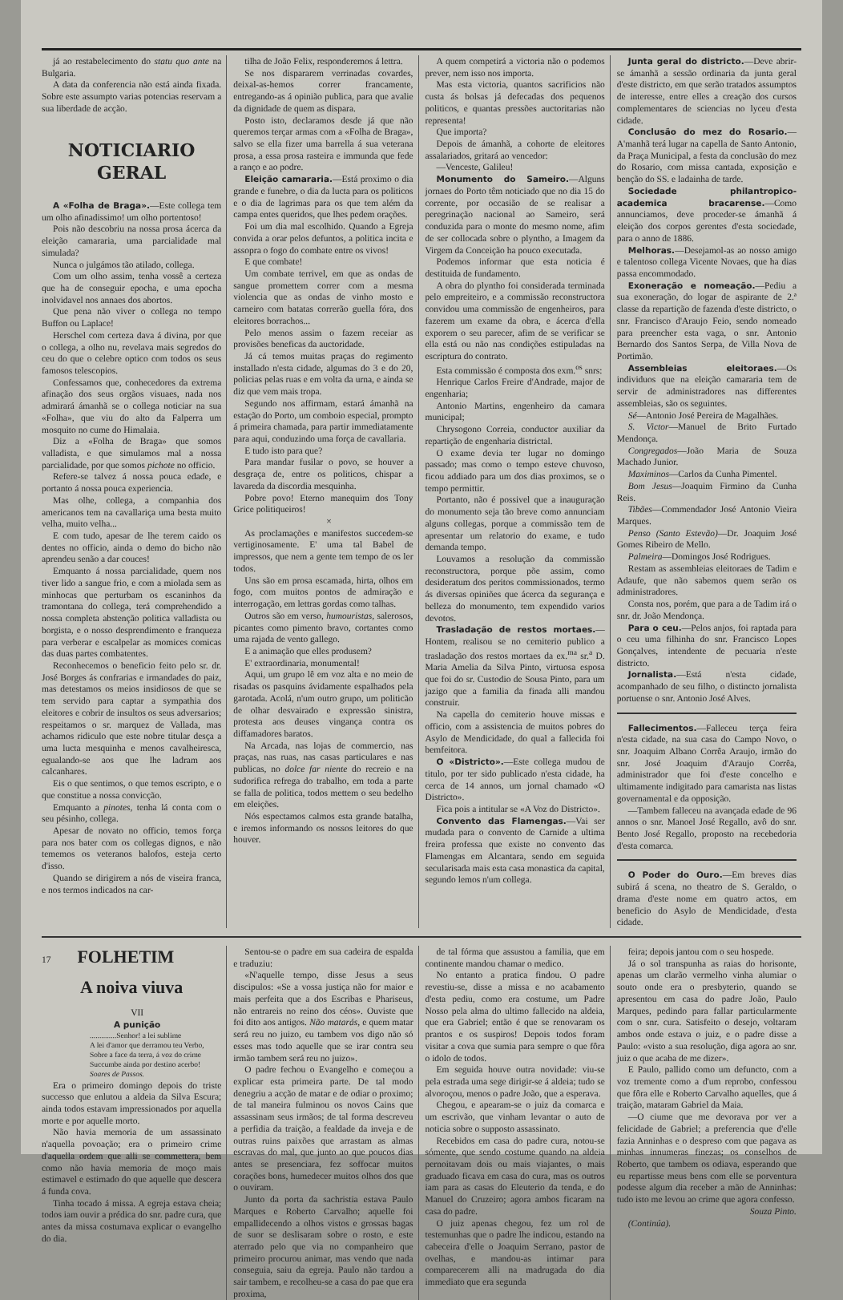já ao restabelecimento do statu quo ante na Bulgaria.
A data da conferencia não está ainda fixada. Sobre este assumpto varias potencias reservam a sua liberdade de acção.
NOTICIARIO GERAL
A «Folha de Braga».—Este collega tem um olho afinadissimo! um olho portentoso!
Pois não descobriu na nossa prosa ácerca da eleição camararia, uma parcialidade mal simulada?
Nunca o julgámos tão atilado, collega.
Com um olho assim, tenha vossê a certeza que ha de conseguir epocha, e uma epocha inolvidavel nos annaes dos abortos.
Que pena não viver o collega no tempo Buffon ou Laplace!
Herschel com certeza dava á divina, por que o collega, a olho nu, revelava mais segredos do ceu do que o celebre optico com todos os seus famosos telescopios.
Confessamos que, conhecedores da extrema afinação dos seus orgãos visuaes, nada nos admirará ámanhã se o collega noticiar na sua «Folha», que viu do alto da Falperra um mosquito no cume do Himalaia.
Diz a «Folha de Braga» que somos valladista, e que simulamos mal a nossa parcialidade, por que somos pichote no officio.
Refere-se talvez á nossa pouca edade, e portanto á nossa pouca experiencia.
Mas olhe, collega, a companhia dos americanos tem na cavallariça uma besta muito velha, muito velha...
E com tudo, apesar de lhe terem caido os dentes no officio, ainda o demo do bicho não aprendeu senão a dar couces!
Emquanto á nossa parcialidade, quem nos tiver lido a sangue frio, e com a miolada sem as minhocas que perturbam os escaninhos da tramontana do collega, terá comprehendido a nossa completa abstenção politica valladista ou borgista, e o nosso desprendimento e franqueza para verberar e escalpelar as momices comicas das duas partes combatentes.
Reconhecemos o beneficio feito pelo sr. dr. José Borges ás confrarias e irmandades do paiz, mas detestamos os meios insidiosos de que se tem servido para captar a sympathia dos eleitores e cobrir de insultos os seus adversarios; respeitamos o sr. marquez de Vallada, mas achamos ridiculo que este nobre titular desça a uma lucta mesquinha e menos cavalheiresca, egualando-se aos que lhe ladram aos calcanhares.
Eis o que sentimos, o que temos escripto, e o que constitue a nossa convicção.
Emquanto a pinotes, tenha lá conta com o seu pésinho, collega.
Apesar de novato no officio, temos força para nos bater com os collegas dignos, e não tememos os veteranos balofos, esteja certo d'isso.
Quando se dirigirem a nós de viseira franca, e nos termos indicados na car-
tilha de João Felix, responderemos á lettra.
Se nos dispararem verrinadas covardes, deixal-as-hemos correr francamente, entregando-as á opinião publica, para que avalie da dignidade de quem as dispara.
Posto isto, declaramos desde já que não queremos terçar armas com a «Folha de Braga», salvo se ella fizer uma barrella á sua veterana prosa, a essa prosa rasteira e immunda que fede a ranço e ao podre.
Eleição camararia.—Está proximo o dia grande e funebre, o dia da lucta para os politicos e o dia de lagrimas para os que tem além da campa entes queridos, que lhes pedem orações.
Foi um dia mal escolhido. Quando a Egreja convida a orar pelos defuntos, a politica incita e assopra o fogo do combate entre os vivos!
E que combate!
Um combate terrivel, em que as ondas de sangue promettem correr com a mesma violencia que as ondas de vinho mosto e carneiro com batatas correrão guella fóra, dos eleitores borrachos...
Pelo menos assim o fazem receiar as provisões beneficas da auctoridade.
Já cá temos muitas praças do regimento installado n'esta cidade, algumas do 3 e do 20, policias pelas ruas e em volta da urna, e ainda se diz que vem mais tropa.
Segundo nos affirmam, estará ámanhã na estação do Porto, um comboio especial, prompto á primeira chamada, para partir immediatamente para aqui, conduzindo uma força de cavallaria.
E tudo isto para que?
Para mandar fusilar o povo, se houver a desgraça de, entre os politicos, chispar a lavareda da discordia mesquinha.
Pobre povo! Eterno manequim dos Tony Grice politiqueiros!
×
As proclamações e manifestos succedem-se vertiginosamente. E' uma tal Babel de impressos, que nem a gente tem tempo de os ler todos.
Uns são em prosa escamada, hirta, olhos em fogo, com muitos pontos de admiração e interrogação, em lettras gordas como talhas.
Outros são em verso, humouristas, salerosos, picantes como pimento bravo, cortantes como uma rajada de vento gallego.
E a animação que elles produsem?
E' extraordinaria, monumental!
Aqui, um grupo lê em voz alta e no meio de risadas os pasquins ávidamente espalhados pela garotada. Acolá, n'um outro grupo, um politicão de olhar desvairado e expressão sinistra, protesta aos deuses vingança contra os diffamadores baratos.
Na Arcada, nas lojas de commercio, nas praças, nas ruas, nas casas particulares e nas publicas, no dolce far niente do recreio e na sudorifica refrega do trabalho, em toda a parte se falla de politica, todos mettem o seu bedelho em eleições.
Nós espectamos calmos esta grande batalha, e iremos informando os nossos leitores do que houver.
A quem competirá a victoria não o podemos prever, nem isso nos importa.
Mas esta victoria, quantos sacrificios não custa ás bolsas já defecadas dos pequenos politicos, e quantas pressões auctoritarias não representa!
Que importa?
Depois de ámanhã, a cohorte de eleitores assalariados, gritará ao vencedor:
—Venceste, Galileu!
Monumento do Sameiro.—Alguns jornaes do Porto têm noticiado que no dia 15 do corrente, por occasião de se realisar a peregrinação nacional ao Sameiro, será conduzida para o monte do mesmo nome, afim de ser collocada sobre o plyntho, a Imagem da Virgem da Conceição ha pouco executada.
Podemos informar que esta noticia é destituida de fundamento.
A obra do plyntho foi considerada terminada pelo empreiteiro, e a commissão reconstructora convidou uma commissão de engenheiros, para fazerem um exame da obra, e ácerca d'ella exporem o seu parecer, afim de se verificar se ella está ou não nas condições estipuladas na escriptura do contrato.
Esta commissão é composta dos exm.<sup>os</sup> snrs:
Henrique Carlos Freire d'Andrade, major de engenharia;
Antonio Martins, engenheiro da camara municipal;
Chrysogono Correia, conductor auxiliar da repartição de engenharia districtal.
O exame devia ter lugar no domingo passado; mas como o tempo esteve chuvoso, ficou addiado para um dos dias proximos, se o tempo permittir.
Portanto, não é possivel que a inauguração do monumento seja tão breve como annunciam alguns collegas, porque a commissão tem de apresentar um relatorio do exame, e tudo demanda tempo.
Louvamos a resolução da commissão reconstructora, porque põe assim, como desideratum dos peritos commissionados, termo ás diversas opiniões que ácerca da segurança e belleza do monumento, tem expendido varios devotos.
Trasladação de restos mortaes.—Hontem, realisou se no cemiterio publico a trasladação dos restos mortaes da ex.<sup>ma</sup> sr.<sup>a</sup> D. Maria Amelia da Silva Pinto, virtuosa esposa que foi do sr. Custodio de Sousa Pinto, para um jazigo que a familia da finada alli mandou construir.
Na capella do cemiterio houve missas e officio, com a assistencia de muitos pobres do Asylo de Mendicidade, do qual a fallecida foi bemfeitora.
O «Districto».—Este collega mudou de titulo, por ter sido publicado n'esta cidade, ha cerca de 14 annos, um jornal chamado «O Districto».
Fica pois a intitular se «A Voz do Districto».
Convento das Flamengas.—Vai ser mudada para o convento de Carnide a ultima freira professa que existe no convento das Flamengas em Alcantara, sendo em seguida secularisada mais esta casa monastica da capital, segundo lemos n'um collega.
Junta geral do districto.—Deve abrir-se ámanhã a sessão ordinaria da junta geral d'este districto, em que serão tratados assumptos de interesse, entre elles a creação dos cursos complementares de sciencias no lyceu d'esta cidade.
Conclusão do mez do Rosario.—A'manhã terá lugar na capella de Santo Antonio, da Praça Municipal, a festa da conclusão do mez do Rosario, com missa cantada, exposição e benção do SS. e ladainha de tarde.
Sociedade philantropico-academica bracarense.—Como annunciamos, deve proceder-se ámanhã á eleição dos corpos gerentes d'esta sociedade, para o anno de 1886.
Melhoras.—Desejamol-as ao nosso amigo e talentoso collega Vicente Novaes, que ha dias passa encommodado.
Exoneração e nomeação.—Pediu a sua exoneração, do logar de aspirante de 2.ª classe da repartição de fazenda d'este districto, o snr. Francisco d'Araujo Feio, sendo nomeado para preencher esta vaga, o snr. Antonio Bernardo dos Santos Serpa, de Villa Nova de Portimão.
Assembleias eleitoraes.—Os individuos que na eleição camararia tem de servir de administradores nas differentes assembleias, são os seguintes.
Sé—Antonio José Pereira de Magalhães.
S. Victor—Manuel de Brito Furtado Mendonça.
Congregados—João Maria de Souza Machado Junior.
Maximinos—Carlos da Cunha Pimentel.
Bom Jesus—Joaquim Firmino da Cunha Reis.
Tibães—Commendador José Antonio Vieira Marques.
Penso (Santo Estevão)—Dr. Joaquim José Gomes Ribeiro de Mello.
Palmeira—Domingos José Rodrigues.
Restam as assembleias eleitoraes de Tadim e Adaufe, que não sabemos quem serão os administradores.
Consta nos, porém, que para a de Tadim irá o snr. dr. João Mendonça.
Para o ceu.—Pelos anjos, foi raptada para o ceu uma filhinha do snr. Francisco Lopes Gonçalves, intendente de pecuaria n'este districto.
Jornalista.—Está n'esta cidade, acompanhado de seu filho, o distincto jornalista portuense o snr. Antonio José Alves.
Fallecimentos.—Falleceu terça feira n'esta cidade, na sua casa do Campo Novo, o snr. Joaquim Albano Corrêa Araujo, irmão do snr. José Joaquim d'Araujo Corrêa, administrador que foi d'este concelho e ultimamente indigitado para camarista nas listas governamental e da opposição.
—Tambem falleceu na avançada edade de 96 annos o snr. Manoel José Regallo, avô do snr. Bento José Regallo, proposto na recebedoria d'esta comarca.
O Poder do Ouro.—Em breves dias subirá á scena, no theatro de S. Geraldo, o drama d'este nome em quatro actos, em beneficio do Asylo de Mendicidade, d'esta cidade.
17 FOLHETIM
A noiva viuva
VII
A punição
..............Senhor! a lei sublime
A lei d'amor que derramou teu Verbo,
Sobre a face da terra, á voz do crime
Succumbe ainda por destino acerbo!
Soares de Passos.
Era o primeiro domingo depois do triste successo que enlutou a aldeia da Silva Escura; ainda todos estavam impressionados por aquella morte e por aquelle morto.
Não havia memoria de um assassinato n'aquella povoação; era o primeiro crime d'aquella ordem que alli se commettera, bem como não havia memoria de moço mais estimavel e estimado do que aquelle que descera á funda cova.
Tinha tocado á missa. A egreja estava cheia; todos iam ouvir a prédica do snr. padre cura, que antes da missa costumava explicar o evangelho do dia.
Sentou-se o padre em sua cadeira de espalda e traduziu:
«N'aquelle tempo, disse Jesus a seus discipulos: «Se a vossa justiça não for maior e mais perfeita que a dos Escribas e Phariseus, não entrareis no reino dos céos». Ouviste que foi dito aos antigos. Não matarás, e quem matar será reu no juizo, eu tambem vos digo não só esses mas todo aquelle que se irar contra seu irmão tambem será reu no juizo».
O padre fechou o Evangelho e começou a explicar esta primeira parte. De tal modo denegriu a acção de matar e de odiar o proximo; de tal maneira fulminou os novos Cains que assassinam seus irmãos; de tal forma descreveu a perfidia da traição, a fealdade da inveja e de outras ruins paixões que arrastam as almas escravas do mal, que junto ao que poucos dias antes se presenciara, fez soffocar muitos corações bons, humedecer muitos olhos dos que o ouviram.
Junto da porta da sachristia estava Paulo Marques e Roberto Carvalho; aquelle foi empallidecendo a olhos vistos e grossas bagas de suor se deslisaram sobre o rosto, e este aterrado pelo que via no companheiro que primeiro procurou animar, mas vendo que nada conseguia, saiu da egreja. Paulo não tardou a sair tambem, e recolheu-se a casa do pae que era proxima,
de tal fórma que assustou a familia, que em continente mandou chamar o medico.
No entanto a pratica findou. O padre revestiu-se, disse a missa e no acabamento d'esta pediu, como era costume, um Padre Nosso pela alma do ultimo fallecido na aldeia, que era Gabriel; então é que se renovaram os prantos e os suspiros! Depois todos foram visitar a cova que sumia para sempre o que fôra o idolo de todos.
Em seguida houve outra novidade: viu-se pela estrada uma sege dirigir-se á aldeia; tudo se alvoroçou, menos o padre João, que a esperava.
Chegou, e apearam-se o juiz da comarca e um escrivão, que vinham levantar o auto de noticia sobre o supposto assassinato.
Recebidos em casa do padre cura, notou-se sómente, que sendo costume quando na aldeia pernoitavam dois ou mais viajantes, o mais graduado ficava em casa do cura, mas os outros iam para as casas do Eleuterio da tenda, e do Manuel do Cruzeiro; agora ambos ficaram na casa do padre.
O juiz apenas chegou, fez um rol de testemunhas que o padre lhe indicou, estando na cabeceira d'elle o Joaquim Serrano, pastor de ovelhas, e mandou-as intimar para comparecerem alli na madrugada do dia immediato que era segunda
feira; depois jantou com o seu hospede.
Já o sol transpunha as raias do horisonte, apenas um clarão vermelho vinha alumiar o souto onde era o presbyterio, quando se apresentou em casa do padre João, Paulo Marques, pedindo para fallar particularmente com o snr. cura. Satisfeito o desejo, voltaram ambos onde estava o juiz, e o padre disse a Paulo: «visto a sua resolução, diga agora ao snr. juiz o que acaba de me dizer».
E Paulo, pallido como um defuncto, com a voz tremente como a d'um reprobo, confessou que fôra elle e Roberto Carvalho aquelles, que á traição, mataram Gabriel da Maia.
—O ciume que me devorava por ver a felicidade de Gabriel; a preferencia que d'elle fazia Anninhas e o despreso com que pagava as minhas innumeras finezas; os conselhos de Roberto, que tambem os odiava, esperando que eu repartisse meus bens com elle se porventura podesse algum dia receber a mão de Anninhas: tudo isto me levou ao crime que agora confesso.
Souza Pinto.
(Continúa).